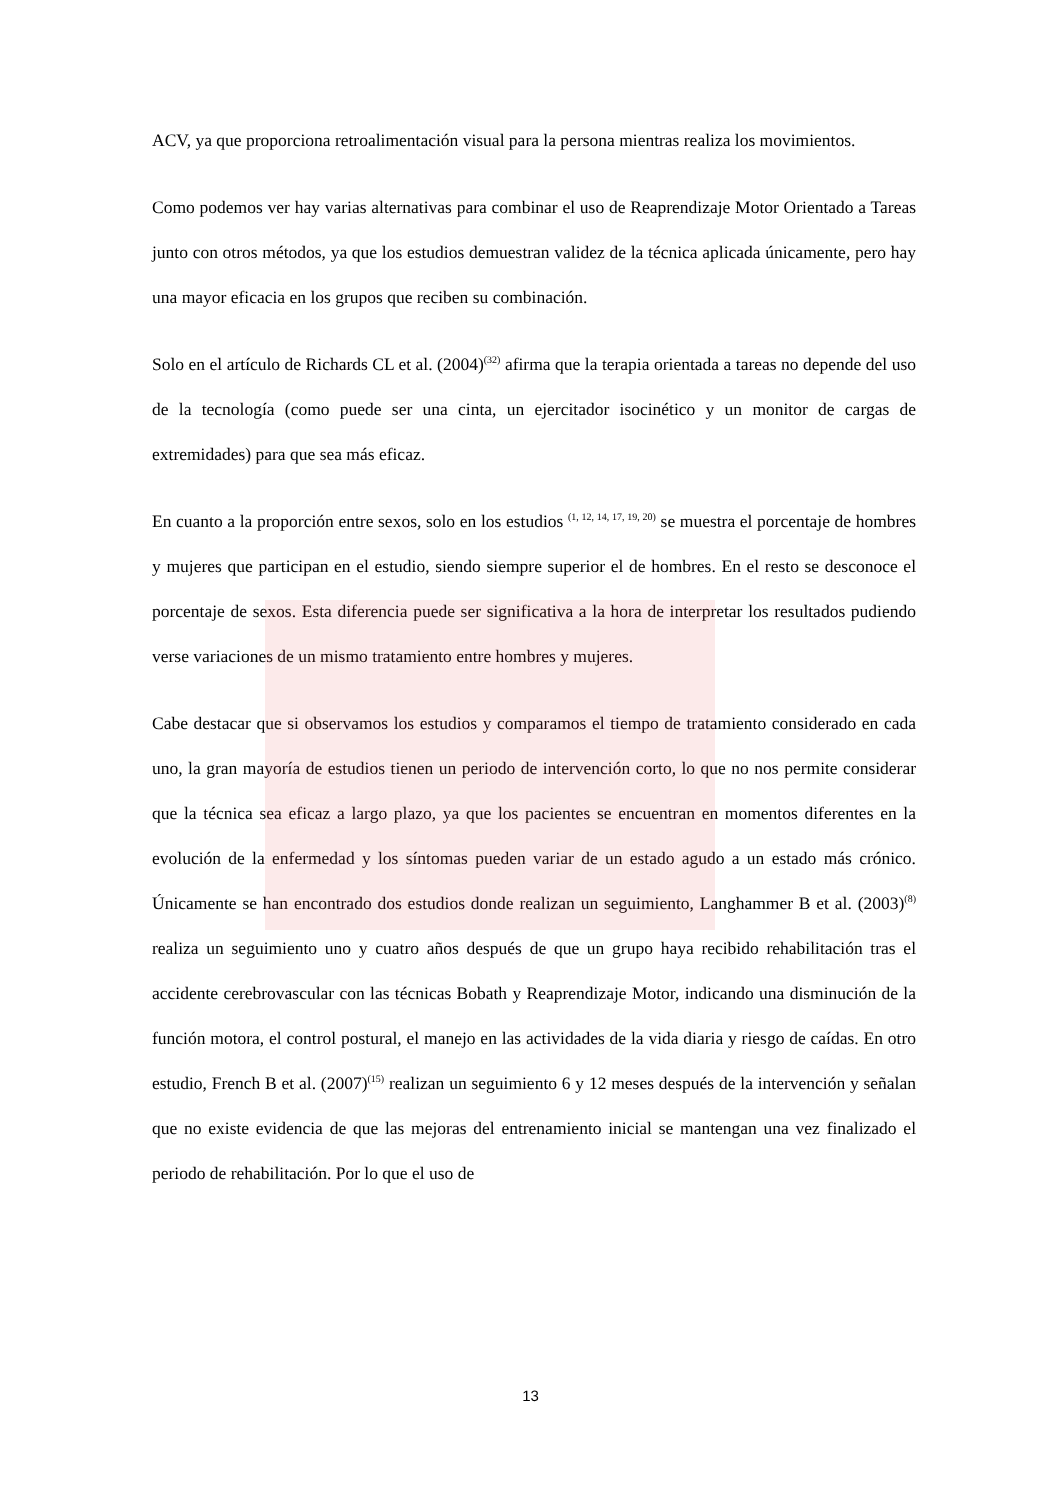ACV, ya que proporciona retroalimentación visual para la persona mientras realiza los movimientos.
Como podemos ver hay varias alternativas para combinar el uso de Reaprendizaje Motor Orientado a Tareas junto con otros métodos, ya que los estudios demuestran validez de la técnica aplicada únicamente, pero hay una mayor eficacia en los grupos que reciben su combinación.
Solo en el artículo de Richards CL et al. (2004)<sup>(32)</sup> afirma que la terapia orientada a tareas no depende del uso de la tecnología (como puede ser una cinta, un ejercitador isocinético y un monitor de cargas de extremidades) para que sea más eficaz.
En cuanto a la proporción entre sexos, solo en los estudios <sup>(1, 12, 14, 17, 19, 20)</sup> se muestra el porcentaje de hombres y mujeres que participan en el estudio, siendo siempre superior el de hombres. En el resto se desconoce el porcentaje de sexos. Esta diferencia puede ser significativa a la hora de interpretar los resultados pudiendo verse variaciones de un mismo tratamiento entre hombres y mujeres.
Cabe destacar que si observamos los estudios y comparamos el tiempo de tratamiento considerado en cada uno, la gran mayoría de estudios tienen un periodo de intervención corto, lo que no nos permite considerar que la técnica sea eficaz a largo plazo, ya que los pacientes se encuentran en momentos diferentes en la evolución de la enfermedad y los síntomas pueden variar de un estado agudo a un estado más crónico. Únicamente se han encontrado dos estudios donde realizan un seguimiento, Langhammer B et al. (2003)<sup>(8)</sup> realiza un seguimiento uno y cuatro años después de que un grupo haya recibido rehabilitación tras el accidente cerebrovascular con las técnicas Bobath y Reaprendizaje Motor, indicando una disminución de la función motora, el control postural, el manejo en las actividades de la vida diaria y riesgo de caídas. En otro estudio, French B et al. (2007)<sup>(15)</sup> realizan un seguimiento 6 y 12 meses después de la intervención y señalan que no existe evidencia de que las mejoras del entrenamiento inicial se mantengan una vez finalizado el periodo de rehabilitación. Por lo que el uso de
13